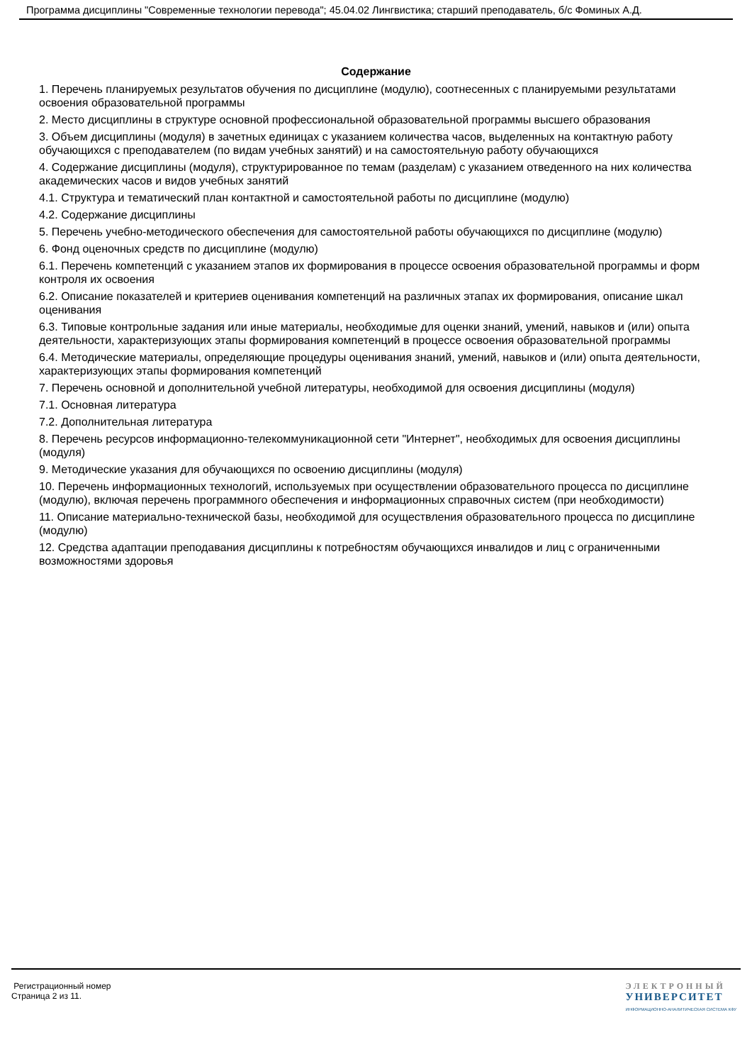Программа дисциплины "Современные технологии перевода"; 45.04.02 Лингвистика; старший преподаватель, б/с Фоминых А.Д.
Содержание
1. Перечень планируемых результатов обучения по дисциплине (модулю), соотнесенных с планируемыми результатами освоения образовательной программы
2. Место дисциплины в структуре основной профессиональной образовательной программы высшего образования
3. Объем дисциплины (модуля) в зачетных единицах с указанием количества часов, выделенных на контактную работу обучающихся с преподавателем (по видам учебных занятий) и на самостоятельную работу обучающихся
4. Содержание дисциплины (модуля), структурированное по темам (разделам) с указанием отведенного на них количества академических часов и видов учебных занятий
4.1. Структура и тематический план контактной и самостоятельной работы по дисциплине (модулю)
4.2. Содержание дисциплины
5. Перечень учебно-методического обеспечения для самостоятельной работы обучающихся по дисциплине (модулю)
6. Фонд оценочных средств по дисциплине (модулю)
6.1. Перечень компетенций с указанием этапов их формирования в процессе освоения образовательной программы и форм контроля их освоения
6.2. Описание показателей и критериев оценивания компетенций на различных этапах их формирования, описание шкал оценивания
6.3. Типовые контрольные задания или иные материалы, необходимые для оценки знаний, умений, навыков и (или) опыта деятельности, характеризующих этапы формирования компетенций в процессе освоения образовательной программы
6.4. Методические материалы, определяющие процедуры оценивания знаний, умений, навыков и (или) опыта деятельности, характеризующих этапы формирования компетенций
7. Перечень основной и дополнительной учебной литературы, необходимой для освоения дисциплины (модуля)
7.1. Основная литература
7.2. Дополнительная литература
8. Перечень ресурсов информационно-телекоммуникационной сети "Интернет", необходимых для освоения дисциплины (модуля)
9. Методические указания для обучающихся по освоению дисциплины (модуля)
10. Перечень информационных технологий, используемых при осуществлении образовательного процесса по дисциплине (модулю), включая перечень программного обеспечения и информационных справочных систем (при необходимости)
11. Описание материально-технической базы, необходимой для осуществления образовательного процесса по дисциплине (модулю)
12. Средства адаптации преподавания дисциплины к потребностям обучающихся инвалидов и лиц с ограниченными возможностями здоровья
Регистрационный номер
Страница 2 из 11.
ЭЛЕКТРОННЫЙ
УНИВЕРСИТЕТ
ИНФОРМАЦИОННО-АНАЛИТИЧЕСКАЯ СИСТЕМА КФУ